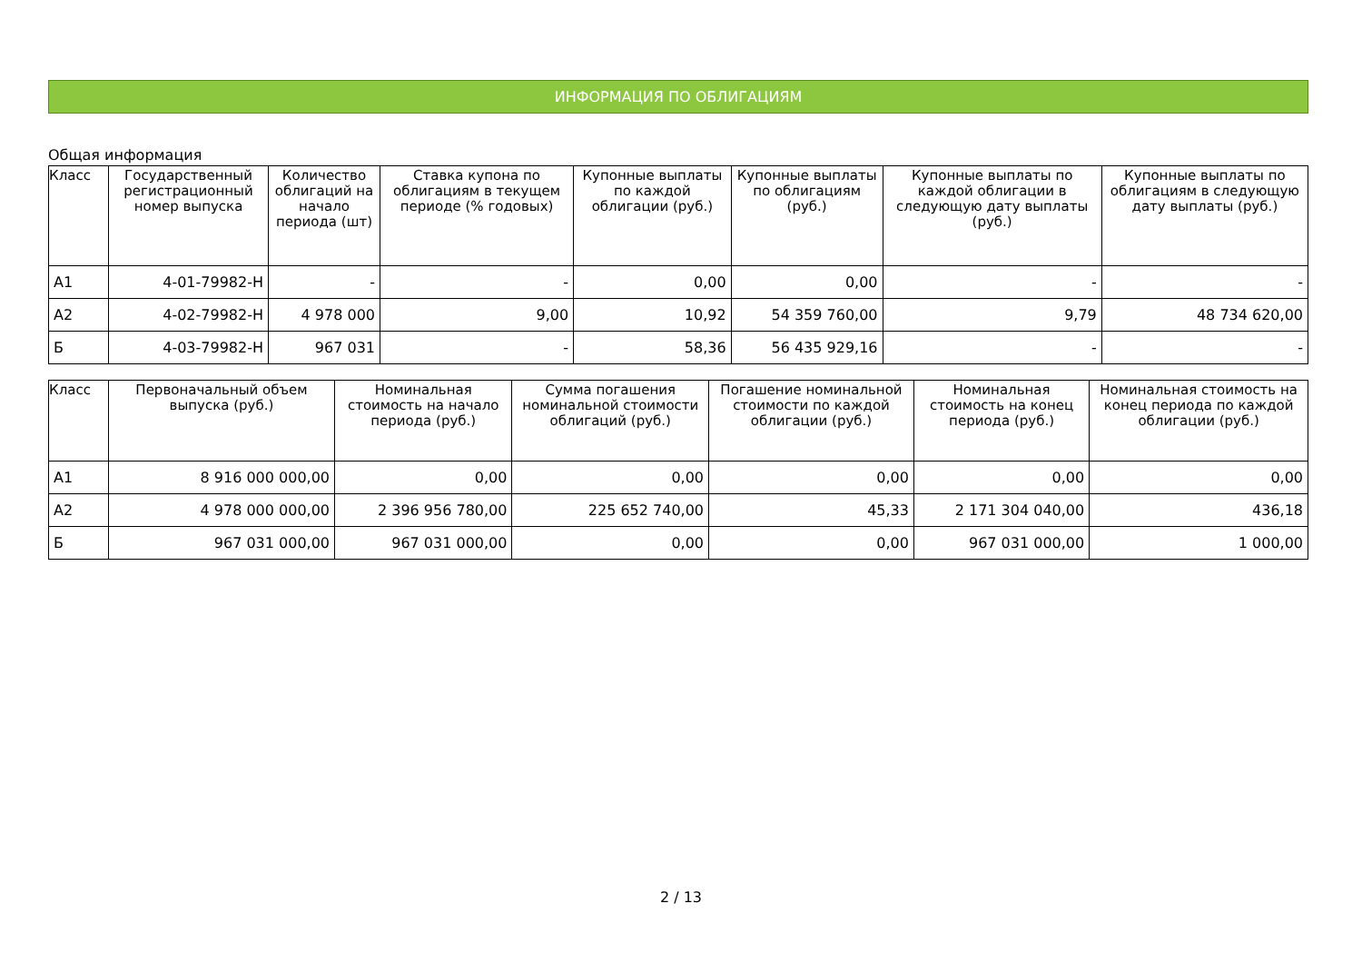ИНФОРМАЦИЯ ПО ОБЛИГАЦИЯМ
Общая информация
| Класс | Государственный регистрационный номер выпуска | Количество облигаций на начало периода (шт) | Ставка купона по облигациям в текущем периоде (% годовых) | Купонные выплаты по каждой облигации (руб.) | Купонные выплаты по облигациям (руб.) | Купонные выплаты по каждой облигации в следующую дату выплаты (руб.) | Купонные выплаты по облигациям в следующую дату выплаты (руб.) |
| --- | --- | --- | --- | --- | --- | --- | --- |
| А1 | 4-01-79982-Н | - | - | 0,00 | 0,00 | - | - |
| А2 | 4-02-79982-Н | 4 978 000 | 9,00 | 10,92 | 54 359 760,00 | 9,79 | 48 734 620,00 |
| Б | 4-03-79982-Н | 967 031 | - | 58,36 | 56 435 929,16 | - | - |
| Класс | Первоначальный объем выпуска (руб.) | Номинальная стоимость на начало периода (руб.) | Сумма погашения номинальной стоимости облигаций (руб.) | Погашение номинальной стоимости по каждой облигации (руб.) | Номинальная стоимость на конец периода (руб.) | Номинальная стоимость на конец периода по каждой облигации (руб.) |
| --- | --- | --- | --- | --- | --- | --- |
| А1 | 8 916 000 000,00 | 0,00 | 0,00 | 0,00 | 0,00 | 0,00 |
| А2 | 4 978 000 000,00 | 2 396 956 780,00 | 225 652 740,00 | 45,33 | 2 171 304 040,00 | 436,18 |
| Б | 967 031 000,00 | 967 031 000,00 | 0,00 | 0,00 | 967 031 000,00 | 1 000,00 |
2 / 13